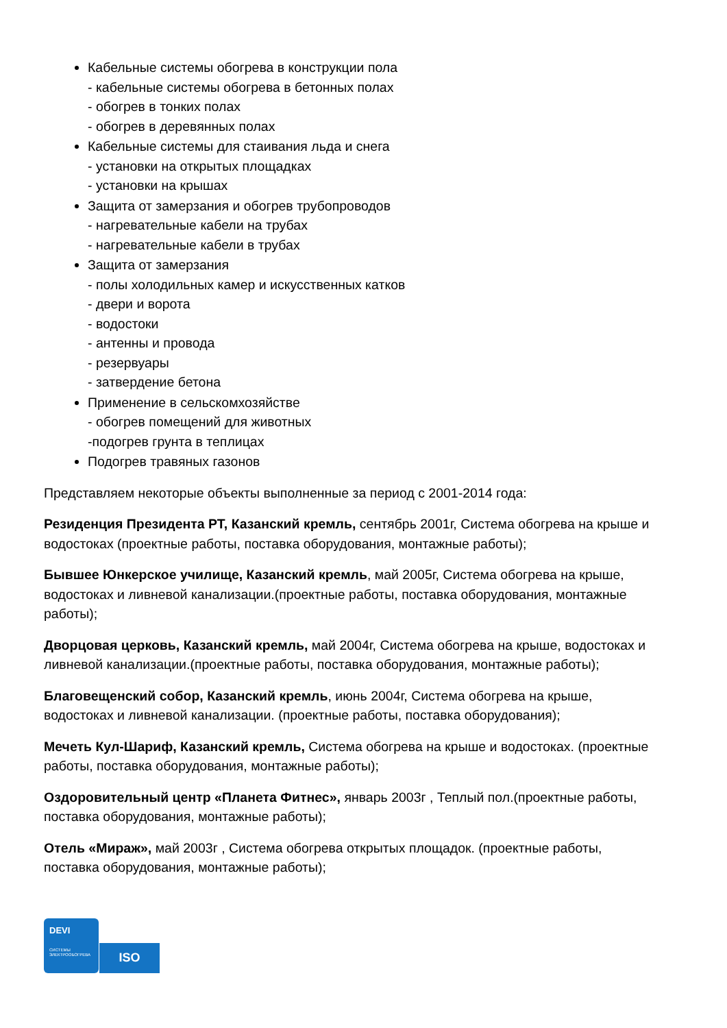Кабельные системы обогрева в конструкции пола
- кабельные системы обогрева в бетонных полах
- обогрев в тонких полах
- обогрев в деревянных полах
Кабельные системы для стаивания льда и снега
- установки на открытых площадках
- установки на крышах
Защита от замерзания и обогрев трубопроводов
- нагревательные кабели на трубах
- нагревательные кабели в трубах
Защита от замерзания
- полы холодильных камер и искусственных катков
- двери и ворота
- водостоки
- антенны и провода
- резервуары
- затвердение бетона
Применение в сельскомхозяйстве
- обогрев помещений для животных
-подогрев грунта в теплицах
Подогрев травяных газонов
Представляем некоторые объекты выполненные за период с 2001-2014 года:
Резиденция Президента РТ, Казанский кремль, сентябрь 2001г, Система обогрева на крыше и водостоках (проектные работы, поставка оборудования, монтажные работы);
Бывшее Юнкерское училище, Казанский кремль, май 2005г, Система обогрева на крыше, водостоках и ливневой канализации.(проектные работы, поставка оборудования, монтажные работы);
Дворцовая церковь, Казанский кремль, май 2004г, Система обогрева на крыше, водостоках и ливневой канализации.(проектные работы, поставка оборудования, монтажные работы);
Благовещенский собор, Казанский кремль, июнь 2004г, Система обогрева на крыше, водостоках и ливневой канализации. (проектные работы, поставка оборудования);
Мечеть Кул-Шариф, Казанский кремль, Система обогрева на крыше и водостоках. (проектные работы, поставка оборудования, монтажные работы);
Оздоровительный центр «Планета Фитнес», январь 2003г , Теплый пол.(проектные работы, поставка оборудования, монтажные работы);
Отель «Мираж», май 2003г , Система обогрева открытых площадок. (проектные работы, поставка оборудования, монтажные работы);
DEVI
СИСТЕМЫ
ЭЛЕКТРООБОГРЕВА
ISO